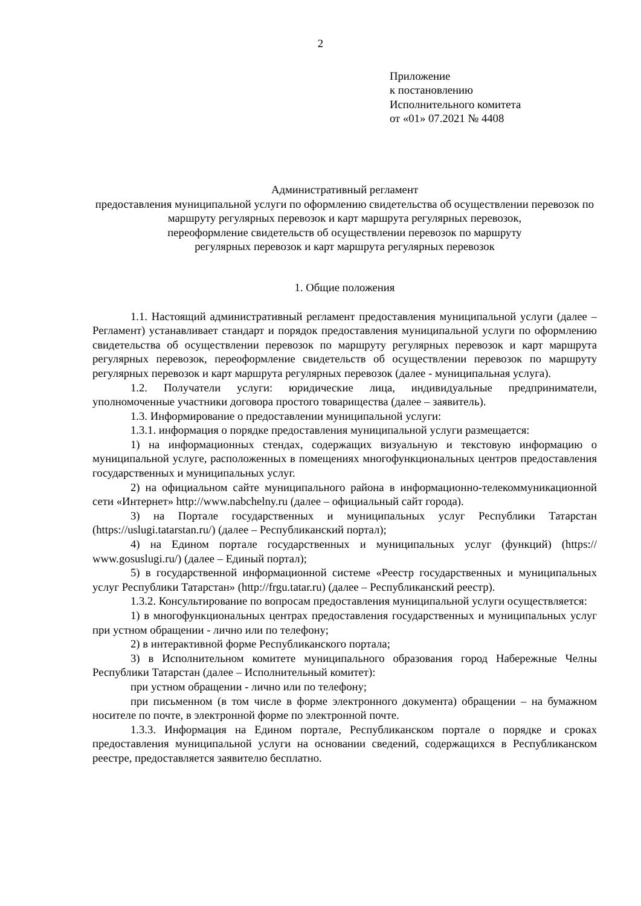2
Приложение
к постановлению
Исполнительного комитета
от «01» 07.2021 № 4408
Административный регламент
предоставления муниципальной услуги по оформлению свидетельства об осуществлении перевозок по маршруту регулярных перевозок и карт маршрута регулярных перевозок,
переоформление свидетельств об осуществлении перевозок по маршруту
регулярных перевозок и карт маршрута регулярных перевозок
1. Общие положения
1.1. Настоящий административный регламент предоставления муниципальной услуги (далее – Регламент) устанавливает стандарт и порядок предоставления муниципальной услуги по оформлению свидетельства об осуществлении перевозок по маршруту регулярных перевозок и карт маршрута регулярных перевозок, переоформление свидетельств об осуществлении перевозок по маршруту регулярных перевозок и карт маршрута регулярных перевозок (далее - муниципальная услуга).
1.2. Получатели услуги: юридические лица, индивидуальные предприниматели, уполномоченные участники договора простого товарищества (далее – заявитель).
1.3. Информирование о предоставлении муниципальной услуги:
1.3.1. информация о порядке предоставления муниципальной услуги размещается:
1) на информационных стендах, содержащих визуальную и текстовую информацию о муниципальной услуге, расположенных в помещениях многофункциональных центров предоставления государственных и муниципальных услуг.
2) на официальном сайте муниципального района в информационно-телекоммуникационной сети «Интернет» http://www.nabchelny.ru (далее – официальный сайт города).
3) на Портале государственных и муниципальных услуг Республики Татарстан (https://uslugi.tatarstan.ru/) (далее – Республиканский портал);
4) на Едином портале государственных и муниципальных услуг (функций) (https:// www.gosuslugi.ru/) (далее – Единый портал);
5) в государственной информационной системе «Реестр государственных и муниципальных услуг Республики Татарстан» (http://frgu.tatar.ru) (далее – Республиканский реестр).
1.3.2. Консультирование по вопросам предоставления муниципальной услуги осуществляется:
1) в многофункциональных центрах предоставления государственных и муниципальных услуг при устном обращении - лично или по телефону;
2) в интерактивной форме Республиканского портала;
3) в Исполнительном комитете муниципального образования город Набережные Челны Республики Татарстан (далее – Исполнительный комитет):
при устном обращении - лично или по телефону;
при письменном (в том числе в форме электронного документа) обращении – на бумажном носителе по почте, в электронной форме по электронной почте.
1.3.3. Информация на Едином портале, Республиканском портале о порядке и сроках предоставления муниципальной услуги на основании сведений, содержащихся в Республиканском реестре, предоставляется заявителю бесплатно.